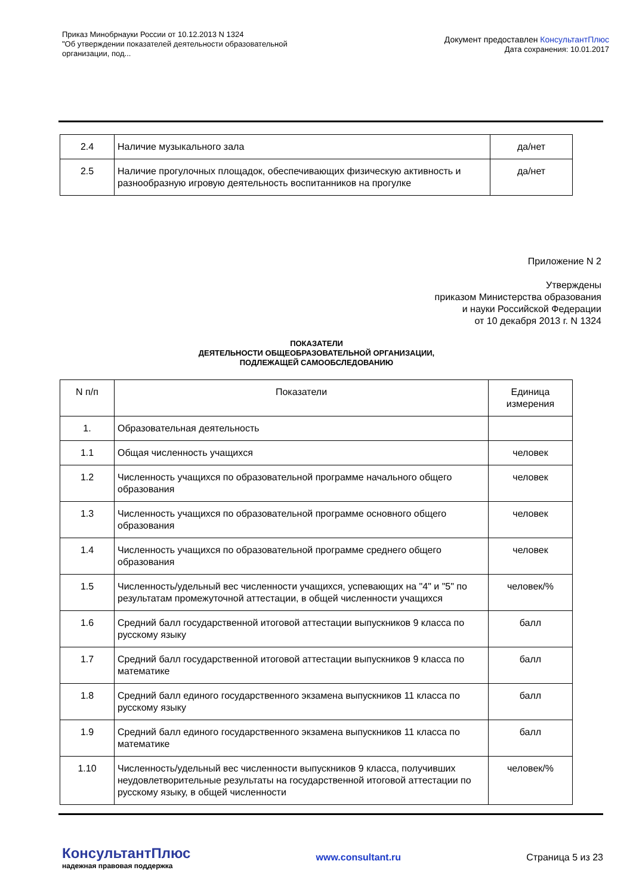Приказ Минобрнауки России от 10.12.2013 N 1324
"Об утверждении показателей деятельности образовательной
организации, под...
Документ предоставлен КонсультантПлюс
Дата сохранения: 10.01.2017
| 2.4 | Наличие музыкального зала | да/нет |
| 2.5 | Наличие прогулочных площадок, обеспечивающих физическую активность и разнообразную игровую деятельность воспитанников на прогулке | да/нет |
Приложение N 2
Утверждены
приказом Министерства образования
и науки Российской Федерации
от 10 декабря 2013 г. N 1324
ПОКАЗАТЕЛИ
ДЕЯТЕЛЬНОСТИ ОБЩЕОБРАЗОВАТЕЛЬНОЙ ОРГАНИЗАЦИИ,
ПОДЛЕЖАЩЕЙ САМООБСЛЕДОВАНИЮ
| N п/п | Показатели | Единица измерения |
| --- | --- | --- |
| 1. | Образовательная деятельность | |
| 1.1 | Общая численность учащихся | человек |
| 1.2 | Численность учащихся по образовательной программе начального общего образования | человек |
| 1.3 | Численность учащихся по образовательной программе основного общего образования | человек |
| 1.4 | Численность учащихся по образовательной программе среднего общего образования | человек |
| 1.5 | Численность/удельный вес численности учащихся, успевающих на "4" и "5" по результатам промежуточной аттестации, в общей численности учащихся | человек/% |
| 1.6 | Средний балл государственной итоговой аттестации выпускников 9 класса по русскому языку | балл |
| 1.7 | Средний балл государственной итоговой аттестации выпускников 9 класса по математике | балл |
| 1.8 | Средний балл единого государственного экзамена выпускников 11 класса по русскому языку | балл |
| 1.9 | Средний балл единого государственного экзамена выпускников 11 класса по математике | балл |
| 1.10 | Численность/удельный вес численности выпускников 9 класса, получивших неудовлетворительные результаты на государственной итоговой аттестации по русскому языку, в общей численности | человек/% |
КонсультантПлюс
надежная правовая поддержка
www.consultant.ru Страница 5 из 23